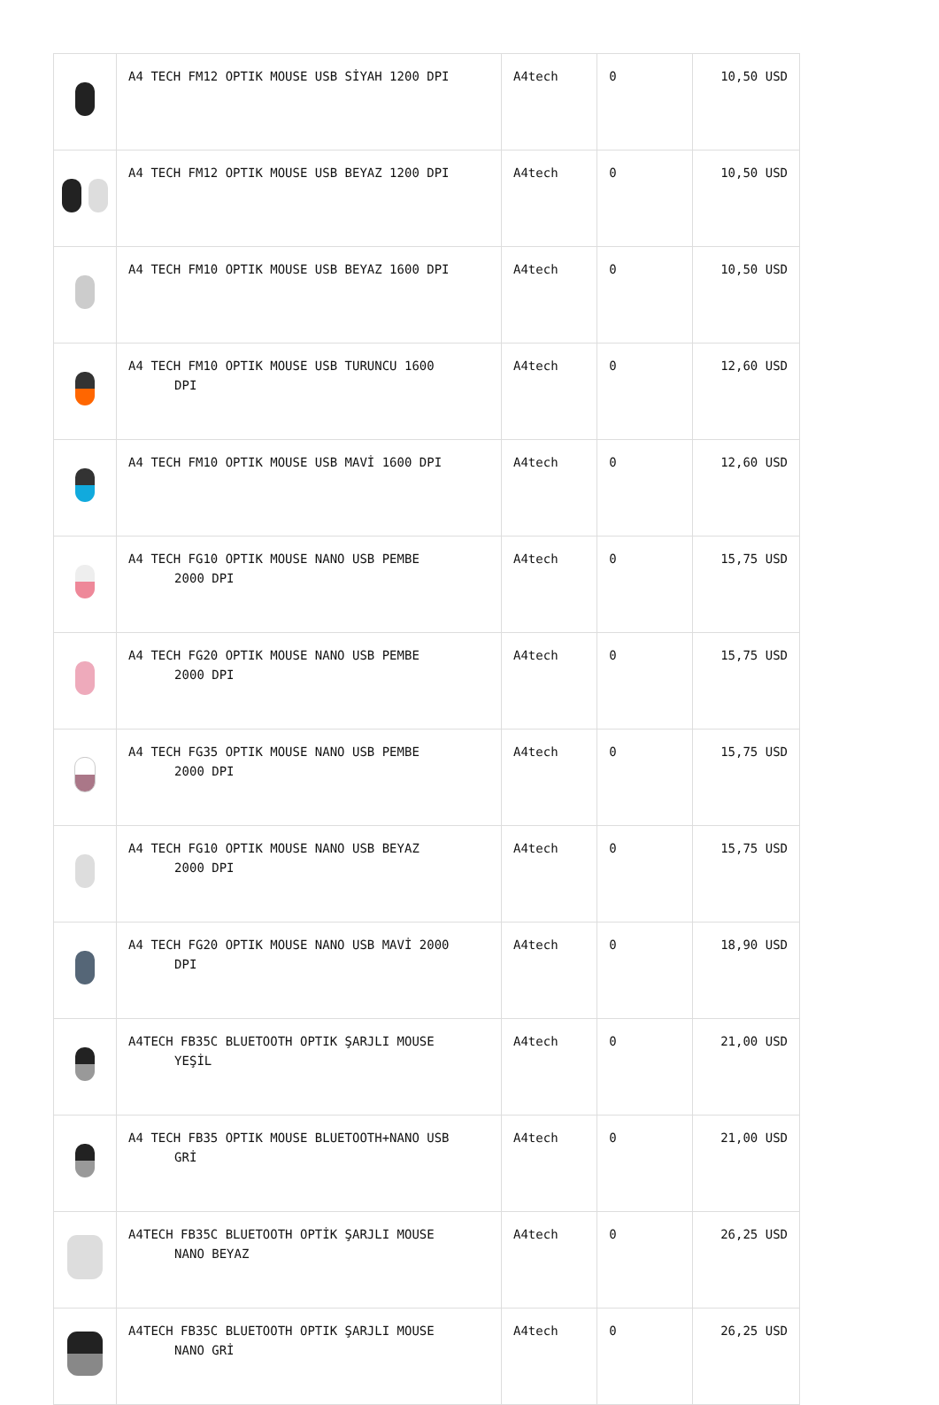| | A4 TECH FM12 OPTIK MOUSE USB SİYAH 1200 DPI | A4tech | 0 | 10,50 USD |
| | A4 TECH FM12 OPTIK MOUSE USB BEYAZ 1200 DPI | A4tech | 0 | 10,50 USD |
| | A4 TECH FM10 OPTIK MOUSE USB BEYAZ 1600 DPI | A4tech | 0 | 10,50 USD |
| | A4 TECH FM10 OPTIK MOUSE USB TURUNCU 1600 DPI | A4tech | 0 | 12,60 USD |
| | A4 TECH FM10 OPTIK MOUSE USB MAVİ 1600 DPI | A4tech | 0 | 12,60 USD |
| | A4 TECH FG10 OPTIK MOUSE NANO USB PEMBE 2000 DPI | A4tech | 0 | 15,75 USD |
| | A4 TECH FG20 OPTIK MOUSE NANO USB PEMBE 2000 DPI | A4tech | 0 | 15,75 USD |
| | A4 TECH FG35 OPTIK MOUSE NANO USB PEMBE 2000 DPI | A4tech | 0 | 15,75 USD |
| | A4 TECH FG10 OPTIK MOUSE NANO USB BEYAZ 2000 DPI | A4tech | 0 | 15,75 USD |
| | A4 TECH FG20 OPTIK MOUSE NANO USB MAVİ 2000 DPI | A4tech | 0 | 18,90 USD |
| | A4TECH FB35C BLUETOOTH OPTIK ŞARJLI MOUSE YEŞİL | A4tech | 0 | 21,00 USD |
| | A4 TECH FB35 OPTIK MOUSE BLUETOOTH+NANO USB GRİ | A4tech | 0 | 21,00 USD |
| | A4TECH FB35C BLUETOOTH OPTİK ŞARJLI MOUSE NANO BEYAZ | A4tech | 0 | 26,25 USD |
| | A4TECH FB35C BLUETOOTH OPTIK ŞARJLI MOUSE NANO GRİ | A4tech | 0 | 26,25 USD |